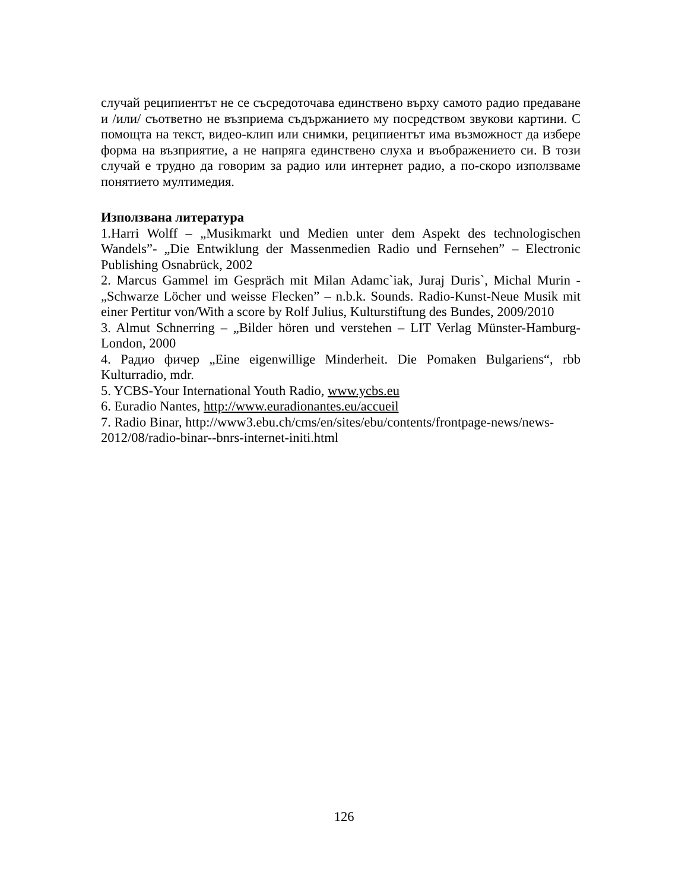случай реципиентът не се съсредоточава единствено върху самото радио предаване и /или/ съответно не възприема съдържанието му посредством звукови картини. С помощта на текст, видео-клип или снимки, реципиентът има възможност да избере форма на възприятие, а не напряга единствено слуха и въображението си. В този случай е трудно да говорим за радио или интернет радио, а по-скоро използваме понятието мултимедия.
Използвана литература
1.Harri Wolff – „Musikmarkt und Medien unter dem Aspekt des technologischen Wandels”- „Die Entwiklung der Massenmedien Radio und Fernsehen” – Electronic Publishing Osnabrück, 2002
2. Marcus Gammel im Gespräch mit Milan Adamc`iak, Juraj Duris`, Michal Murin - „Schwarze Löcher und weisse Flecken” – n.b.k. Sounds. Radio-Kunst-Neue Musik mit einer Pertitur von/With a score by Rolf Julius, Kulturstiftung des Bundes, 2009/2010
3. Almut Schnerring – „Bilder hören und verstehen – LIT Verlag Münster-Hamburg-London, 2000
4. Радио фичер „Eine eigenwillige Minderheit. Die Pomaken Bulgariens“, rbb Kulturradio, mdr.
5. YCBS-Your International Youth Radio, www.ycbs.eu
6. Euradio Nantes, http://www.euradionantes.eu/accueil
7. Radio Binar, http://www3.ebu.ch/cms/en/sites/ebu/contents/frontpage-news/news-2012/08/radio-binar--bnrs-internet-initi.html
126